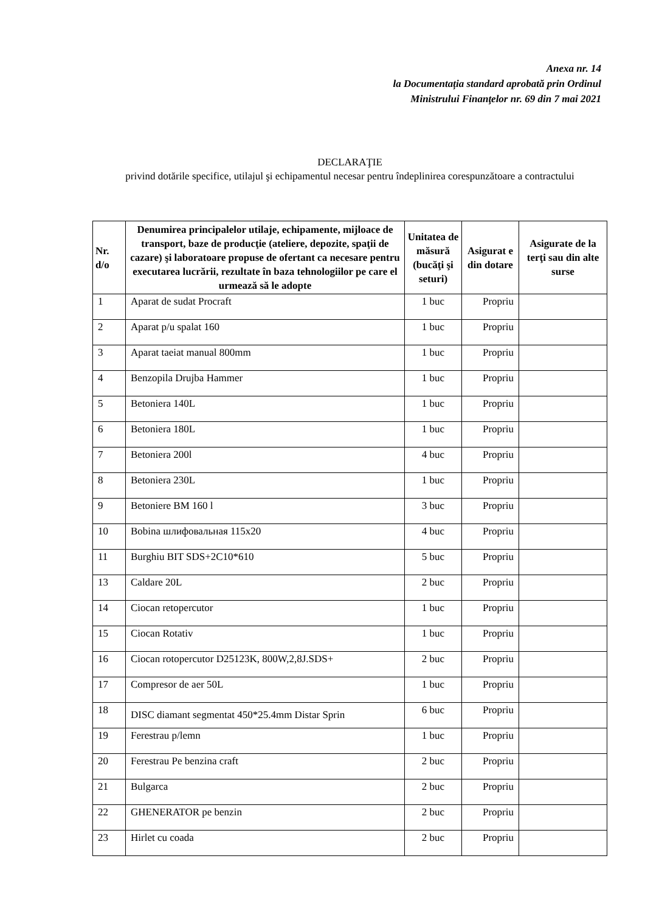Anexa nr. 14
la Documentația standard aprobată prin Ordinul
Ministrului Finanţelor nr. 69 din 7 mai 2021
DECLARAŢIE
privind dotările specifice, utilajul şi echipamentul necesar pentru îndeplinirea corespunzătoare a contractului
| Nr. d/o | Denumirea principalelor utilaje, echipamente, mijloace de transport, baze de producţie (ateliere, depozite, spaţii de cazare) şi laboratoare propuse de ofertant ca necesare pentru executarea lucrării, rezultate în baza tehnologiilor pe care el urmează să le adopte | Unitatea de măsură (bucăţi şi seturi) | Asigurat e din dotare | Asigurate de la terţi sau din alte surse |
| --- | --- | --- | --- | --- |
| 1 | Aparat de sudat Procraft | 1 buc | Propriu | |
| 2 | Aparat p/u spalat 160 | 1 buc | Propriu | |
| 3 | Aparat taeiat manual 800mm | 1 buc | Propriu | |
| 4 | Benzopila Drujba Hammer | 1 buc | Propriu | |
| 5 | Betoniera 140L | 1 buc | Propriu | |
| 6 | Betoniera 180L | 1 buc | Propriu | |
| 7 | Betoniera 200l | 4 buc | Propriu | |
| 8 | Betoniera 230L | 1 buc | Propriu | |
| 9 | Betoniere BM 160 l | 3 buc | Propriu | |
| 10 | Bobina шлифовальная 115x20 | 4 buc | Propriu | |
| 11 | Burghiu BIT SDS+2C10*610 | 5 buc | Propriu | |
| 13 | Caldare 20L | 2 buc | Propriu | |
| 14 | Ciocan retopercutor | 1 buc | Propriu | |
| 15 | Ciocan Rotativ | 1 buc | Propriu | |
| 16 | Ciocan rotopercutor D25123K, 800W,2,8J.SDS+ | 2 buc | Propriu | |
| 17 | Compresor de aer 50L | 1 buc | Propriu | |
| 18 | DISC diamant segmentat 450*25.4mm Distar Sprin | 6 buc | Propriu | |
| 19 | Ferestrau p/lemn | 1 buc | Propriu | |
| 20 | Ferestrau Pe benzina craft | 2 buc | Propriu | |
| 21 | Bulgarca | 2 buc | Propriu | |
| 22 | GHENERATOR pe benzin | 2 buc | Propriu | |
| 23 | Hirlet cu coada | 2 buc | Propriu | |